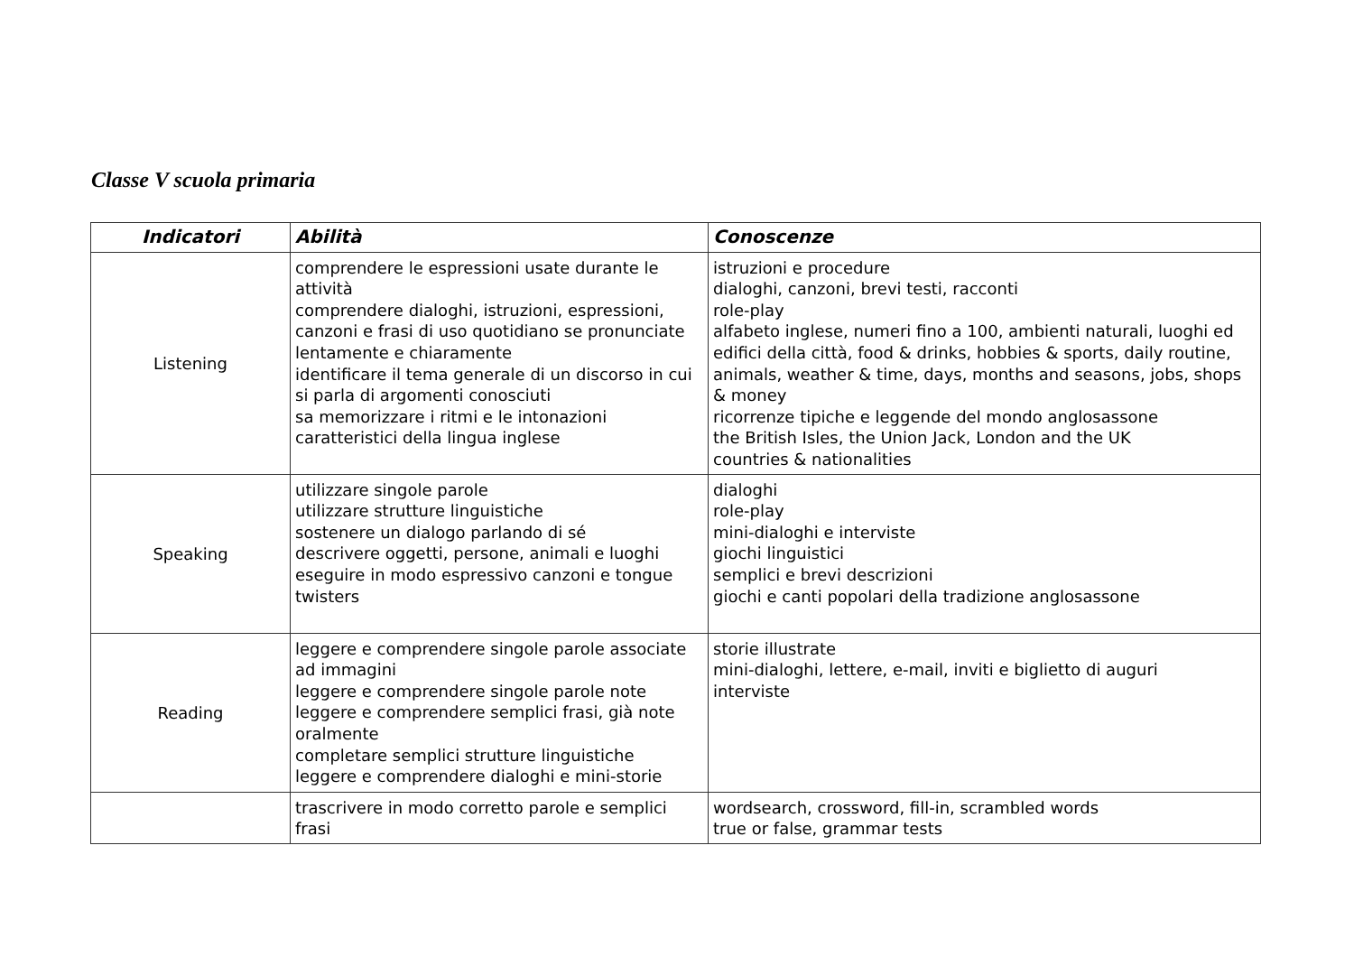Classe V scuola primaria
| Indicatori | Abilità | Conoscenze |
| --- | --- | --- |
| Listening | comprendere le espressioni usate durante le attività comprendere dialoghi, istruzioni, espressioni, canzoni e frasi di uso quotidiano se pronunciate lentamente e chiaramente identificare il tema generale di un discorso in cui si parla di argomenti conosciuti sa memorizzare i ritmi e le intonazioni caratteristici della lingua inglese | istruzioni e procedure dialoghi, canzoni, brevi testi, racconti role-play alfabeto inglese, numeri fino a 100, ambienti naturali, luoghi ed edifici della città, food & drinks, hobbies & sports, daily routine, animals, weather & time, days, months and seasons, jobs, shops & money ricorrenze tipiche e leggende del mondo anglosassone the British Isles, the Union Jack, London and the UK countries & nationalities |
| Speaking | utilizzare singole parole utilizzare strutture linguistiche sostenere un dialogo parlando di sé descrivere oggetti, persone, animali e luoghi eseguire in modo espressivo canzoni e tongue twisters | dialoghi role-play mini-dialoghi e interviste giochi linguistici semplici e brevi descrizioni giochi e canti popolari della tradizione anglosassone |
| Reading | leggere e comprendere singole parole associate ad immagini leggere e comprendere singole parole note leggere e comprendere semplici frasi, già note oralmente completare semplici strutture linguistiche leggere e comprendere dialoghi e mini-storie | storie illustrate mini-dialoghi, lettere, e-mail, inviti e biglietto di auguri interviste |
| | trascrivere in modo corretto parole e semplici frasi | wordsearch, crossword, fill-in, scrambled words true or false, grammar tests |